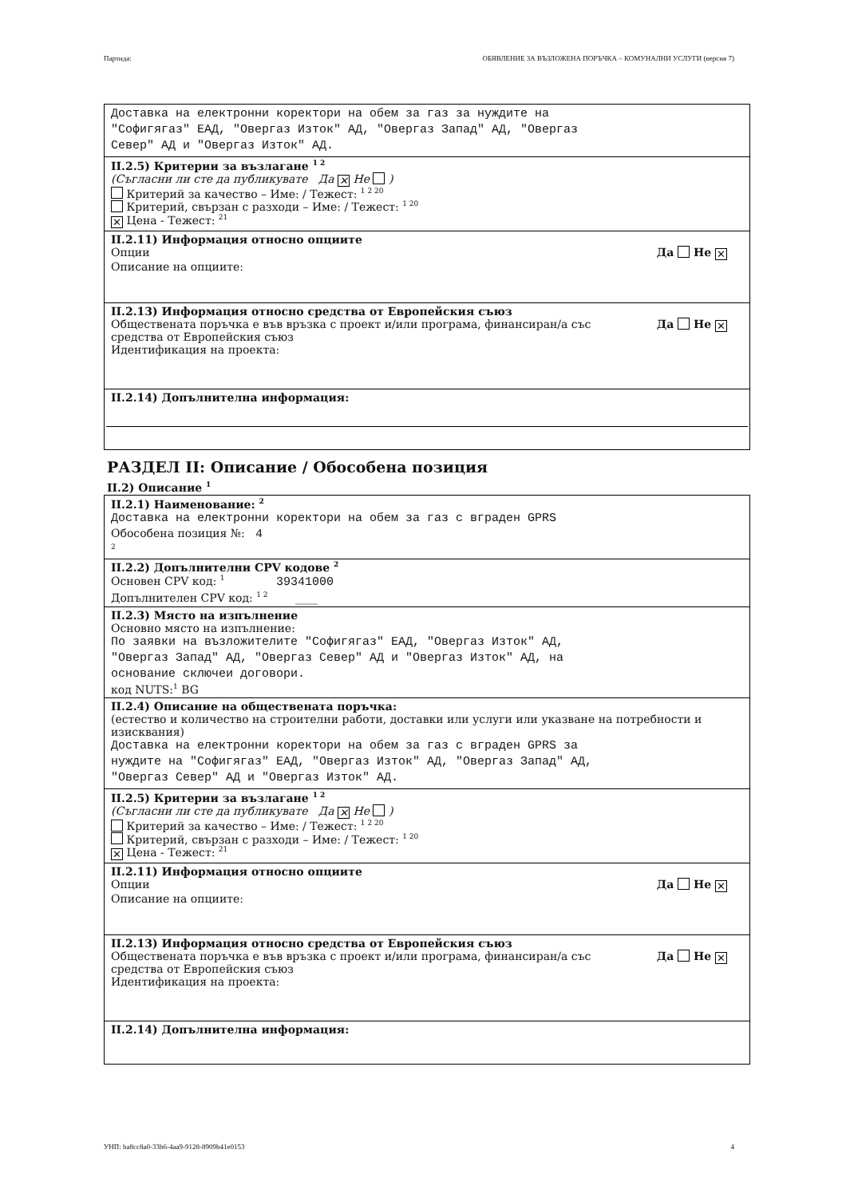Партида: ОБЯВЛЕНИЕ ЗА ВЪЗЛОЖЕНА ПОРЪЧКА – КОМУНАЛНИ УСЛУГИ (версия 7)
Доставка на електронни коректори на обем за газ за нуждите на
"Софигягаз" ЕАД, "Овергаз Изток" АД, "Овергаз Запад" АД, "Овергаз
Север" АД и "Овергаз Изток" АД.
II.2.5) Критерии за възлагане <sup>1 2</sup>
(Съгласни ли сте да публикувате Да ✕ Не )
Критерий за качество – Име: / Тежест: <sup>1 2 20</sup>
Критерий, свързан с разходи – Име: / Тежест: <sup>1 20</sup>
✕ Цена - Тежест: <sup>21</sup>
II.2.11) Информация относно опциите
Опции Да Не ✕
Описание на опциите:
II.2.13) Информация относно средства от Европейския съюз
Обществената поръчка е във връзка с проект и/или програма, финансиран/а със
средства от Европейския съюз Да Не ✕
Идентификация на проекта:
II.2.14) Допълнителна информация:
РАЗДЕЛ II: Описание / Обособена позиция
II.2) Описание <sup>1</sup>
II.2.1) Наименование: <sup>2</sup>
Доставка на електронни коректори на обем за газ с вграден GPRS
Обособена позиция №: 4
<sup>2</sup>
II.2.2) Допълнителни CPV кодове <sup>2</sup>
Основен CPV код: <sup>1</sup> 39341000
Допълнителен CPV код: <sup>1 2</sup> ____
II.2.3) Място на изпълнение
Основно място на изпълнение:
По заявки на възложителите "Софигягаз" ЕАД, "Овергаз Изток" АД,
"Овергаз Запад" АД, "Овергаз Север" АД и "Овергаз Изток" АД, на
основание сключеи договори.
код NUTS:<sup>1</sup> BG
II.2.4) Описание на обществената поръчка:
(естество и количество на строителни работи, доставки или услуги или указване на потребности и изисквания)
Доставка на електронни коректори на обем за газ с вграден GPRS за
нуждите на "Софигягаз" ЕАД, "Овергаз Изток" АД, "Овергаз Запад" АД,
"Овергаз Север" АД и "Овергаз Изток" АД.
II.2.5) Критерии за възлагане <sup>1 2</sup>
(Съгласни ли сте да публикувате Да ✕ Не )
Критерий за качество – Име: / Тежест: <sup>1 2 20</sup>
Критерий, свързан с разходи – Име: / Тежест: <sup>1 20</sup>
✕ Цена - Тежест: <sup>21</sup>
II.2.11) Информация относно опциите
Опции Да Не ✕
Описание на опциите:
II.2.13) Информация относно средства от Европейския съюз
Обществената поръчка е във връзка с проект и/или програма, финансиран/а със
средства от Европейския съюз Да Не ✕
Идентификация на проекта:
II.2.14) Допълнителна информация:
УНП: ba8cc8a0-33b6-4aa9-9128-8909b41e0153 4